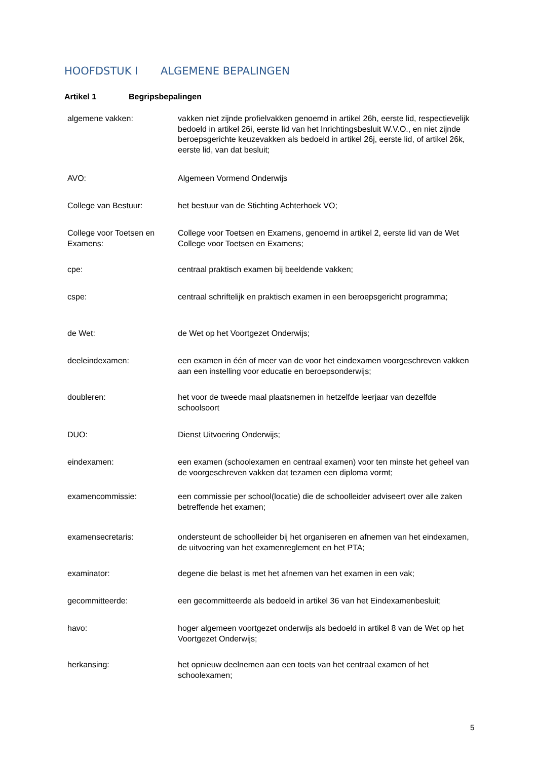HOOFDSTUK I ALGEMENE BEPALINGEN
Artikel 1 Begripsbepalingen
| algemene vakken: | vakken niet zijnde profielvakken genoemd in artikel 26h, eerste lid, respectievelijk bedoeld in artikel 26i, eerste lid van het Inrichtingsbesluit W.V.O., en niet zijnde beroepsgerichte keuzevakken als bedoeld in artikel 26j, eerste lid, of artikel 26k, eerste lid, van dat besluit; |
| AVO: | Algemeen Vormend Onderwijs |
| College van Bestuur: | het bestuur van de Stichting Achterhoek VO; |
| College voor Toetsen en Examens: | College voor Toetsen en Examens, genoemd in artikel 2, eerste lid van de Wet College voor Toetsen en Examens; |
| cpe: | centraal praktisch examen bij beeldende vakken; |
| cspe: | centraal schriftelijk en praktisch examen in een beroepsgericht programma; |
| de Wet: | de Wet op het Voortgezet Onderwijs; |
| deeleindexamen: | een examen in één of meer van de voor het eindexamen voorgeschreven vakken aan een instelling voor educatie en beroepsonderwijs; |
| doubleren: | het voor de tweede maal plaatsnemen in hetzelfde leerjaar van dezelfde schoolsoort |
| DUO: | Dienst Uitvoering Onderwijs; |
| eindexamen: | een examen (schoolexamen en centraal examen) voor ten minste het geheel van de voorgeschreven vakken dat tezamen een diploma vormt; |
| examencommissie: | een commissie per school(locatie) die de schoolleider adviseert over alle zaken betreffende het examen; |
| examensecretaris: | ondersteunt de schoolleider bij het organiseren en afnemen van het eindexamen, de uitvoering van het examenreglement en het PTA; |
| examinator: | degene die belast is met het afnemen van het examen in een vak; |
| gecommitteerde: | een gecommitteerde als bedoeld in artikel 36 van het Eindexamenbesluit; |
| havo: | hoger algemeen voortgezet onderwijs als bedoeld in artikel 8 van de Wet op het Voortgezet Onderwijs; |
| herkansing: | het opnieuw deelnemen aan een toets van het centraal examen of het schoolexamen; |
5